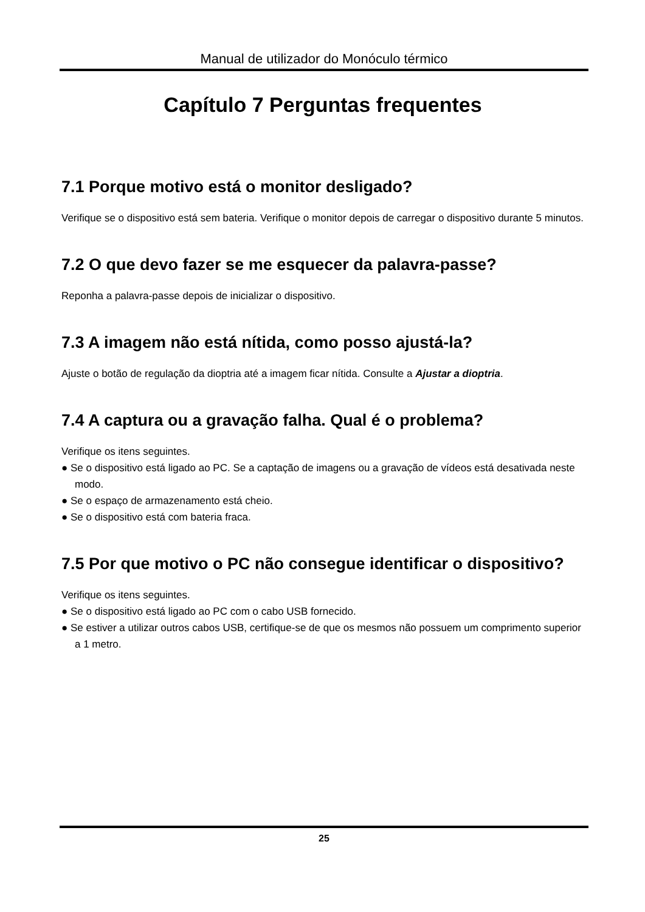Manual de utilizador do Monóculo térmico
Capítulo 7 Perguntas frequentes
7.1 Porque motivo está o monitor desligado?
Verifique se o dispositivo está sem bateria. Verifique o monitor depois de carregar o dispositivo durante 5 minutos.
7.2 O que devo fazer se me esquecer da palavra-passe?
Reponha a palavra-passe depois de inicializar o dispositivo.
7.3 A imagem não está nítida, como posso ajustá-la?
Ajuste o botão de regulação da dioptria até a imagem ficar nítida. Consulte a Ajustar a dioptria.
7.4 A captura ou a gravação falha. Qual é o problema?
Verifique os itens seguintes.
● Se o dispositivo está ligado ao PC. Se a captação de imagens ou a gravação de vídeos está desativada neste modo.
● Se o espaço de armazenamento está cheio.
● Se o dispositivo está com bateria fraca.
7.5 Por que motivo o PC não consegue identificar o dispositivo?
Verifique os itens seguintes.
● Se o dispositivo está ligado ao PC com o cabo USB fornecido.
● Se estiver a utilizar outros cabos USB, certifique-se de que os mesmos não possuem um comprimento superior a 1 metro.
25